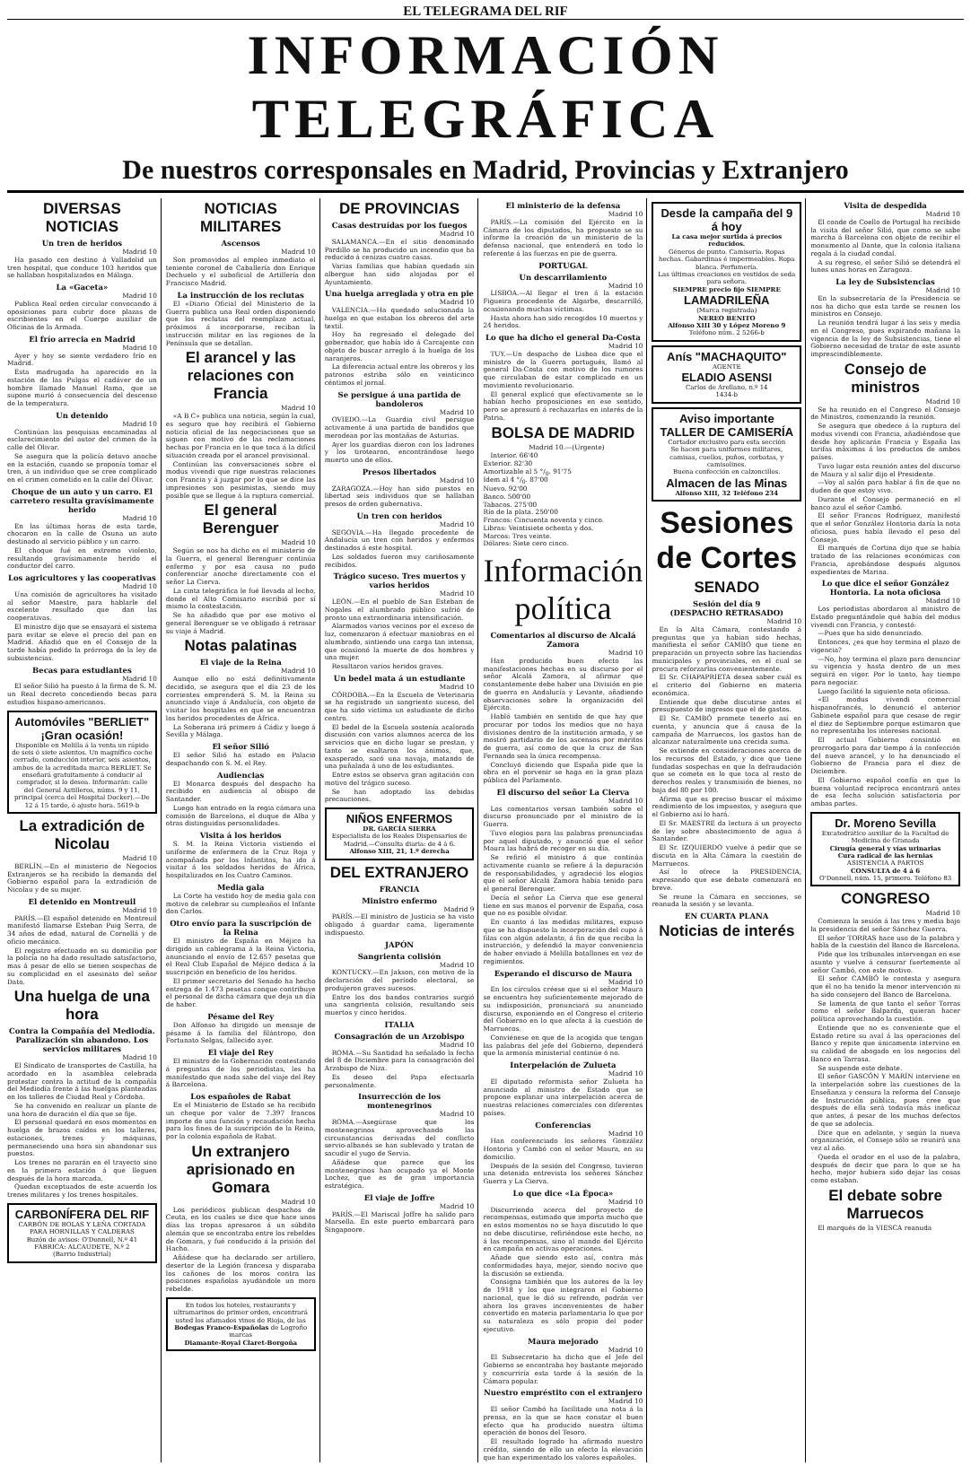EL TELEGRAMA DEL RIF
INFORMACIÓN TELEGRÁFICA
De nuestros corresponsales en Madrid, Provincias y Extranjero
DIVERSAS NOTICIAS
Un tren de heridos
Madrid 10
Ha pasado con destino á Valladolid un tren hospital, que conduce 103 heridos que se hallaban hospitalizados en Málaga.
La «Gaceta»
Madrid 10
Publica Real orden circular convocando á oposiciones para cubrir doce plazas de escribientes en el Cuerpo auxiliar de Oficinas de la Armada.
El frío arrecia en Madrid
Madrid 10
Ayer y hoy se siente verdadero frío en Madrid.
Esta madrugada ha aparecido en la estación de las Pulgas el cadáver de un hombre llamado Manuel Rama, que se supone murió á consecuencia del descenso de la temperatura.
Un detenido
Madrid 10
Continúan las pesquisas encaminadas al esclarecimiento del autor del crimen de la calle del Olivar.
Se asegura que la policía detuvo anoche en la estación, cuando se proponía tomar el tren, á un individuo que se cree complicado en el crimen cometido en la calle del Olivar.
Choque de un auto y un carro. El carretero resulta gravísimamente herido
Madrid 10
En las últimas horas de esta tarde, chocaron en la calle de Osuna un auto destinado al servicio público y un carro.
El choque fué en extremo violento, resultando gravísimamente herido el conductor del carro.
Los agricultores y las cooperativas
Madrid 10
Una comisión de agricultores ha visitado al señor Maestre, para hablarle del excelente resultado que dan las cooperativas.
El ministro dijo que se ensayará el sistema para evitar se eleve el precio del pan en Madrid. Añadió que en el Consejo de la tarde había pedido la prórroga de la ley de subsistencias.
Becas para estudiantes
Madrid 10
El señor Silió ha puesto á la firma de S. M. un Real decreto concediendo becas para estudios hispano-americanos.
Automóviles "BERLIET"
¡Gran ocasión!
Disponible en Melilla á la venta un rápido de seis ó siete asientos. Un magnífico coche cerrado, conducción interior, seis asientos, ambos de la acreditada marca BERLIET. Se enseñará gratuitamente á conducir al comprador, si lo desea. Informarán: calle del General Astilleros, núms. 9 y 11, principal (cerca del Hospital Docker).—De 12 á 15 tarde, ó ajuste hora. 5619-b
La extradición de Nicolau
Madrid 10
BERLÍN.—En el ministerio de Negocios Extranjeros se ha recibido la demanda del Gobierno español para la extradición de Nicolau y de su mujer.
El detenido en Montreuil
Madrid 10
PARÍS.—El español detenido en Montreuil manifestó llamarse Esteban Puig Serra, de 34 años de edad, natural de Cornellá y de oficio mecánico.
El registro efectuado en su domicilio por la policía no ha dado resultado satisfactorio, mas á pesar de ello se tienen sospechas de su complicidad en el asesinato del señor Dato.
Una huelga de una hora
Contra la Compañía del Mediodía. Paralización sin abandono. Los servicios militares
Madrid 10
El Sindicato de transportes de Castilla, ha acordado en la asamblea celebrada protestar contra la actitud de la compañía del Mediodía frente á las huelgas planteadas en los talleres de Ciudad Real y Córdoba.
Se ha convenido en realizar un plante de una hora de duración el día que se fije.
El personal quedará en esos momentos en huelga de brazos caídos en los talleres, estaciones, trenes y máquinas, permaneciendo una hora sin abandonar sus puestos.
Los trenes no pararán en el trayecto sino en la primera estación á que lleguen después de la hora marcada.
Quedan exceptuados de este acuerdo los trenes militares y los trenes hospitales.
CARBONÍFERA DEL RIF
CARBÓN DE BOLAS Y LEÑA CORTADA PARA HORNILLAS Y CALDERAS
Buzón de avisos: O'Donnell, N.º 41
FÁBRICA: ALCAUDETE, N.º 2
(Barrio Industrial)
NOTICIAS MILITARES
Ascensos
Madrid 10
Son promovidos al empleo inmediato el teniente coronel de Caballería don Enrique Dechuelo y el suboficial de Artillería don Francisco Madrid.
La instrucción de los reclutas
El «Diario Oficial del Ministerio de la Guerra publica una Real orden disponiendo que los reclutas del reemplazo actual, próximos á incorporarse, reciban la instrucción militar en las regiones de la Península que se detallan.
El arancel y las relaciones con Francia
Madrid 10
«A B C» publica una noticia, según la cual, es seguro que hoy recibirá el Gobierno noticia oficial de las negociaciones que se siguen con motivo de las reclamaciones hechas por Francia en lo que toca á la difícil situación creada por el arancel provisional.
Continúan las conversaciones sobre el modus vivendi que rige nuestras relaciones con Francia y á juzgar por lo que se dice las impresiones son pesimistas, siendo muy posible que se llegue á la ruptura comercial.
El general Berenguer
Madrid 10
Según se nos ha dicho en el ministerio de la Guerra, el general Berenguer continúa enfermo y por esa causa no pudo conferenciar anoche directamente con el señor La Cierva.
La cinta telegráfica le fué llevada al lecho, donde el Alto Comisario escribió por sí mismo la contestación.
Se ha añadido que por ese motivo el general Berenguer se ve obligado á retrasar su viaje á Madrid.
Notas palatinas
El viaje de la Reina
Madrid 10
Aunque ello no está definitivamente decidido, se asegura que el día 23 de los corrientes emprenderá S. M. la Reina su anunciado viaje á Andalucía, con objeto de visitar los hospitales en que se encuentran los heridos procedentes de África.
La Soberana irá primero á Cádiz y luego á Sevilla y Málaga.
El señor Silió
El señor Silió ha estado en Palacio despachando con S. M. el Rey.
Audiencias
El Monarca después del despacho ha recibido en audiencia al obispo de Santander.
Luego han entrado en la regia cámara una comisión de Barcelona, el duque de Alba y otras distinguidas personalidades.
Visita á los heridos
S. M. la Reina Victoria vistiendo el uniforme de enfermera de la Cruz Roja y acompañada por los Infantitos, ha ido á visitar á los soldados heridos de África, hospitalizados en los Cuatro Caminos.
Media gala
La Corte ha vestido hoy de media gala con motivo de celebrar su cumpleaños el Infante don Carlos.
Otro envío para la suscripción de la Reina
El ministro de España en Méjico ha dirigido un cablegrama á la Reina Victoria, anunciando el envío de 12.657 pesetas que el Real Club Español de Méjico dedica á la suscripción en beneficio de los heridos.
El primer secretario del Senado ha hecho entrega de 1.473 pesetas conque contribuye el personal de dicha cámara que deja un día de haber.
Pésame del Rey
Don Alfonso ha dirigido un mensaje de pésame á la familia del filántropo, don Fortunato Selgas, fallecido ayer.
El viaje del Rey
El ministro de la Gobernación contestando á preguntas de los periodistas, les ha manifestado que nada sabe del viaje del Rey á Barcelona.
Los españoles de Rabat
En el Ministerio de Estado se ha recibido un cheque por valor de 7.397 francos importe de una función y recaudación hecha para los fines de la suscripción de la Reina, por la colonia española de Rabat.
Un extranjero aprisionado en Gomara
Madrid 10
Los periódicos publican despachos de Ceuta, en los cuales se dice que hace unos días las tropas apresaron á un súbdito alemán que se encontraba entre los rebeldes de Gomara, y fué conducido á la prisión del Hacho.
Añádese que ha declarado ser artillero, desertor de la Legión francesa y disparaba los cañones de los moros contra las posiciones españolas ayudándole un moro rebelde.
En todos los hoteles, restaurants y ultramarinos de primer orden, encontrará usted los afamados vinos de Rioja, de las Bodegas Franco-Españolas de Logroño marcas
Diamante-Royal Claret-Borgoña
DE PROVINCIAS
Casas destruídas por los fuegos
Madrid 10
SALAMANCA.—En el sitio denominado Pardillo se ha producido un incendio que ha reducido á cenizas cuatro casas.
Varias familias que habían quedado sin albergue han sido alojadas por el Ayuntamiento.
Una huelga arreglada y otra en pie
Madrid 10
VALENCIA.—Ha quedado solucionada la huelga en que estaban los obreros del arte textil.
Hoy ha regresado el delegado del gobernador, que había ido á Carcajente con objeto de buscar arreglo á la huelga de los naranjeros.
La diferencia actual entre los obreros y los patronos estriba sólo en veinticinco céntimos el jornal.
Se persigue á una partida de bandoleros
Madrid 10
OVIEDO.—La Guardia civil persigue activamente á una partida de bandidos que merodean por las montañas de Asturias.
Ayer los guardias dieron con los ladrones y los tirotearon, encontrándose luego muerto uno de ellos.
Presos libertados
Madrid 10
ZARAGOZA.—Hoy han sido puestos en libertad seis individuos que se hallaban presos de orden gubernativa.
Un tren con heridos
Madrid 10
SEGOVIA.—Ha llegado procedente de Andalucía un tren con heridos y enfermos destinados á este hospital.
Los soldados fueron muy cariñosamente recibidos.
Trágico suceso. Tres muertos y varios heridos
Madrid 10
LEÓN.—En el pueblo de San Esteban de Nogales el alumbrado público sufrió de pronto una extraordinaria intensificación.
Alarmados varios vecinos por el exceso de luz, comenzaron á efectuar maniobras en el alumbrado, sintiendo una carga tan intensa, que ocasionó la muerte de dos hombres y una mujer.
Resultaron varios heridos graves.
Un bedel mata á un estudiante
Madrid 10
CÓRDOBA.—En la Escuela de Veterinaria se ha registrado un sangriento suceso, del que ha sido víctima un estudiante de dicho centro.
El bedel de la Escuela sostenía acalorada discusión con varios alumnos acerca de los servicios que en dicho lugar se prestan, y tanto se exaltaron los ánimos, que, exasperado, sacó una navaja, matando de una puñalada á uno de los estudiantes.
Entre estos se observa gran agitación con motivo del trágico suceso.
Se han adoptado las debidas precauciones.
NIÑOS ENFERMOS
DR. GARCÍA SIERRA
Especialista de los Reales Dispensarios de Madrid.—Consulta diaria: de 4 á 6.
Alfonso XIII, 21, 1.º derecha
DEL EXTRANJERO
FRANCIA
Ministro enfermo
Madrid 9
PARÍS.—El ministro de Justicia se ha visto obligado á guardar cama, ligeramente indispuesto.
JAPÓN
Sangrienta colisión
Madrid 10
KONTUCKY.—En Jakson, con motivo de la declaración del período electoral, se produjeron graves sucesos.
Entre los dos bandos contrarios surgió una sangrienta colisión, resultando seis muertos y cinco heridos.
ITALIA
Consagración de un Arzobispo
Madrid 10
ROMA.—Su Santidad ha señalado la fecha del 8 de Diciembre para la consagración del Arzobispo de Niza.
Es deseo del Papa efectuarla personalmente.
Insurrección de los montenegrinos
Madrid 10
ROMA.—Asegúrase que los montenegrinos aprovechando las circunstancias derivadas del conflicto servio-albanés se han sublevado y tratan de sacudir el yugo de Servia.
Añádese que parece que los montenegrinos han ocupado ya el Monte Lochez, que es de gran importancia estratégica.
El viaje de Joffre
Madrid 10
PARÍS.—El Mariscal Joffre ha salido para Marsella. En este puerto embarcará para Singapoore.
El ministerio de la defensa
Madrid 10
PARÍS.—La comisión del Ejército en la Cámara de los diputados, ha propuesto se su informe la creación de un ministerio de la defensa nacional, que entenderá en todo lo referente á las fuerzas en pie de guerra.
PORTUGAL
Un descarrilamiento
Madrid 10
LISBOA.—Al llegar el tren á la estación Figueira procedente de Algarbe, descarrilló, ocasionando muchas víctimas.
Hasta ahora han sido recogidos 10 muertos y 24 heridos.
Lo que ha dicho el general Da-Costa
Madrid 10
TUY.—Un despacho de Lisboa dice que el ministro de la Guerra portugués, llamó al general Da-Costa con motivo de los rumores que circulaban de estar complicado en un movimiento revolucionario.
El general explicó que efectivamente se le habían hecho proposiciones en ese sentido, pero se apresuró á rechazarlas en interés de la Patria.
BOLSA DE MADRID
Madrid 10.—(Urgente)
Interior. 66'40
Exterior. 82'30
Amortizable al 5 °/<sub>0</sub>. 91'75
Idem al 4 °/<sub>0</sub>. 87'00
Nuevo. 92'00
Banco. 500'00
Tabacos. 275'00
Río de la plata. 250'00
Francos: Cincuenta noventa y cinco.
Libras: Veintisiete ochenta y dos.
Marcos: Tres veinte.
Dólares: Siete cero cinco.
Información política
Comentarios al discurso de Alcalá Zamora
Madrid 10
Han producido buen efecto las manifestaciones hechas en su discurso por el señor Alcalá Zamora, al afirmar que constantemente debe haber una División en pie de guerra en Andalucía y Levante, añadiendo observaciones sobre la organización del Ejército.
Habló también en sentido de que hay que procurar por todos los medios que no haya divisiones dentro de la institución armada, y se mostró partidario de los ascensos por méritos de guerra, así como de que la cruz de San Fernando sea la única recompensa.
Concluyó diciendo que España pide que la obra en el porvenir se haga en la gran plaza pública del Parlamento.
El discurso del señor La Cierva
Madrid 10
Los comentarios versan también sobre el discurso pronunciado por el ministro de la Guerra.
Tuvo elogios para las palabras pronunciadas por aquel diputado, y anunció que el señor Maura las habrá de recoger en su día.
Se refirió el ministro á que continúa activamente cuanto se refiere á la depuración de responsabilidades, y agradeció los elogios que el señor Alcalá Zamora había tenido para el general Berenguer.
Decía el señor La Cierva que ese general tiene en sus manos el porvenir de España, cosa que no es posible olvidar.
En cuanto á las medidas militares, expuso que se ha dispuesto la incorporación del cupo á filas con algún adelanto, á fin de que reciba la instrucción, y defendió la mayor conveniencia de haber enviado á Melilla batallones en vez de regimientos.
Esperando el discurso de Maura
Madrid 10
En los círculos créese que si el señor Maura se encuentra hoy suficientemente mejorado de su indisposición, pronunciará su anunciado discurso, exponiendo en el Congreso el criterio del Gobierno en lo que afecta á la cuestión de Marruecos.
Conviénese en que de la acogida que tengan las palabras del jefe del Gobierno, dependerá que la armonía ministerial continúe ó no.
Interpelación de Zulueta
Madrid 10
El diputado reformista señor Zulueta ha anunciado al ministro de Estado que se propone explanar una interpelación acerca de nuestras relaciones comerciales con diferentes países.
Conferencias
Madrid 10
Han conferenciado los señores González Hontoria y Cambó con el señor Maura, en su domicilio.
Después de la sesión del Congreso, tuvieron una detenida entrevista los señores Sánchez Guerra y La Cierva.
Lo que dice «La Época»
Madrid 10
Discurriendo acerca del proyecto de recompensas, estimado que importa mucho que en estos momentos no se haya discutido lo que no debe discutirse, refiriéndose este hecho, no á las recompensas, sino al mando del Ejército en campaña en activas operaciones.
Añade que siendo esto así, contra más conformidades haya, mejor, siendo nocivo que la discusión se extienda.
Consigna también que los autores de la ley de 1918 y los que integraron el Gobierno nacional, que le dió su refrendo, podrán ver ahora los graves inconvenientes de haber convertido en materia parlamentaria lo que por su naturaleza es sólo propio del poder ejecutivo.
Maura mejorado
Madrid 10
El Subsecretario ha dicho que el Jefe del Gobierno se encontraba hoy bastante mejorado y concurriría esta tarde á la sesión de la Cámara popular.
Nuestro empréstito con el extranjero
Madrid 10
El señor Cambó ha facilitado una nota á la prensa, en la que se hace constar el buen efecto que ha producido nuestra última operación de bonos del Tesoro.
El resultado logrado ha afirmado nuestro crédito, siendo de ello un efecto la elevación que han experimentado los valores españoles.
Desde la campaña del 9 á hoy
La casa mejor surtida á precios reducidos.
Géneros de punto. Camisería. Ropas hechas. Gabardinas é impermeables. Ropa blanca. Perfumería.
Las últimas creaciones en vestidos de seda para señora.
SIEMPRE precio fijo SIEMPRE
LAMADRILEÑA
(Marca registrada)
NEREO BENITO
Alfonso XIII 30 y López Moreno 9
Teléfono núm. 2 5266-b
Anís "MACHAQUITO"
AGENTE
ELADIO ASENSI
Carlos de Arellano, n.º 14
1434-b
Aviso importante
TALLER DE CAMISERÍA
Cortador exclusivo para esta sección
Se hacen para uniformes militares, camisas, cuellos, puños, corbatas, y camisolines.
Buena confección en calzoncillos.
Almacen de las Minas
Alfonso XIII, 32 Teléfono 234
Sesiones de Cortes
SENADO
Sesión del día 9
(DESPACHO RETRASADO)
Madrid 10
En la Alta Cámara, contestando á preguntas que ya habían sido hechas, manifiesta el señor CAMBÓ que tiene en preparación un proyecto sobre las haciendas municipales y provinciales, en el cual se procura reforzarlas convenientemente.
El Sr. CHAPAPRIETA desea saber cuál es el criterio del Gobierno en materia económica.
Entiende que debe discutirse antes el presupuesto de ingresos que el de gastos.
El Sr. CAMBÓ promete tenerlo así en cuenta, y anuncia que á causa de la campaña de Marruecos, los gastos han de alcanzar naturalmente una crecida suma.
Se extiende en consideraciones acerca de los recursos del Estado, y dice que tiene fundadas sospechas en que la defraudación que se comete en lo que toca al resto de derechos reales y transmisión de bienes, no baja del 80 por 100.
Afirma que es preciso buscar el máximo rendimiento de los impuestos, y asegura que el Gobierno así lo hará.
El Sr. MAESTRE da lectura á un proyecto de ley sobre abastecimiento de agua á Santander.
El Sr. IZQUIERDO vuelve á pedir que se discuta en la Alta Cámara la cuestión de Marruecos.
Así lo ofrece la PRESIDENCIA, expresando que ese debate comenzará en breve.
Se reune la Cámara en secciones, se reanuda la sesión y se levanta.
EN CUARTA PLANA
Noticias de interés
Visita de despedida
Madrid 10
El conde de Coello de Portugal ha recibido la visita del señor Silió, que como se sabe marcha á Barcelona con objeto de recibir el monumento al Dante, que la colonia italiana regala á la ciudad condal.
A su regreso, el señor Silió se detendrá el lunes unas horas en Zaragoza.
La ley de Subsistencias
Madrid 10
En la subsecretaría de la Presidencia se nos ha dicho que esta tarde se reunen los ministros en Consejo.
La reunión tendrá lugar á las seis y media en el Congreso, pues expirando mañana la vigencia de la ley de Subsistencias, tiene el Gobierno necesidad de tratar de este asunto imprescindiblemente.
Consejo de ministros
Madrid 10
Se ha reunido en el Congreso el Consejo de Ministros, comenzando la reunión.
Se asegura que obedece á la ruptura del modus vivendi con Francia, añadiéndose que desde hoy aplicarán Francia y España las tarifas máximas á los productos de ambos países.
Tuvo lugar esta reunión antes del discurso de Maura y al salir dijo el Presidente.
—Voy al salón para hablar á fin de que no duden de que estoy vivo.
Durante el Consejo permaneció en el banco azul el señor Cambó.
El señor Francos Rodríguez, manifestó que el señor González Hontoria daría la nota oficiosa, pues había llevado el peso del Consejo.
El marqués de Cortina dijo que se había tratado de las relaciones económicas con Francia, aprobándose después algunos expedientes de Marina.
Lo que dice el señor González Hontoria. La nota oficiosa
Madrid 10
Los periodistas abordaron al ministro de Estado preguntándole qué había del modus vivendi con Francia, y contestó:
—Pues que ha sido denunciado.
Entonces, ¿es que hoy termina el plazo de vigencia?
—No, hoy termina el plazo para denunciar su vigencia y hasta dentro de un mes seguirá en vigor. Por lo tanto, hay tiempo para negociar.
Luego facilitó la siguiente nota oficiosa.
«El modus vivendi comercial hispanofrancés, lo denunció el anterior Gabinete español para que cesase de regir el diez de Septiembre porque estimaron que no representaba los intereses nacional.
El actual Gobierno consintió en prorrogarlo para dar tiempo á la confección del nuevo arancel, y lo ha denunciado el Gobierno de Francia para el diez de Diciembre.
El Gobierno español confía en que la buena voluntad recíproca encontrará antes de esa fecha solución satisfactoria por ambas partes.
Dr. Moreno Sevilla
Excatedrático auxiliar de la Facultad de Medicina de Granada
Cirugía general y vías urinarias
Cura radical de las hernias
ASISTENCIA A PARTOS
CONSULTA de 4 á 6
O'Donnell, núm. 15, primero. Teléfono 83
CONGRESO
Madrid 10
Comienza la sesión á las tres y media bajo la presidencia del señor Sánchez Guerra.
El señor TORRAS hace uso de la palabra y habla de la cuestión del Banco de Barcelona.
Pide que los tribunales intervengan en ese asunto y vuelve á censurar fuertemente al señor Cambó, con este motivo.
El señor CAMBÓ le contesta y asegura que él no ha tenido la menor intervención ni ha sido consejero del Banco de Barcelona.
Se lamenta de que tanto el señor Torras como el señor Balparda, quieran hacer política aprovechando la cuestión.
Entiende que no es conveniente que el Estado retire su aval á las operaciones del Banco y repite que únicamente intervino en su calidad de abogado en los negocios del Banco en Tarrasa.
Se suspende este debate.
El señor GASCÓN Y MARÍN interviene en la interpelación sobre las cuestiones de la Enseñanza y censura la reforma del Consejo de Instrucción pública, pues cree que después de ella será todavía más ineficaz que antes, á pesar de los muchos defectos de que se adolecía.
Dice que en adelante, y según la nueva organización, el Consejo sólo se reunirá una vez al año.
Queda el orador en el uso de la palabra, después de decir que para lo que se ha hecho, mejor hubiera sido dejar las cosas como estaban.
El debate sobre Marruecos
El marqués de la VIESCA reanuda